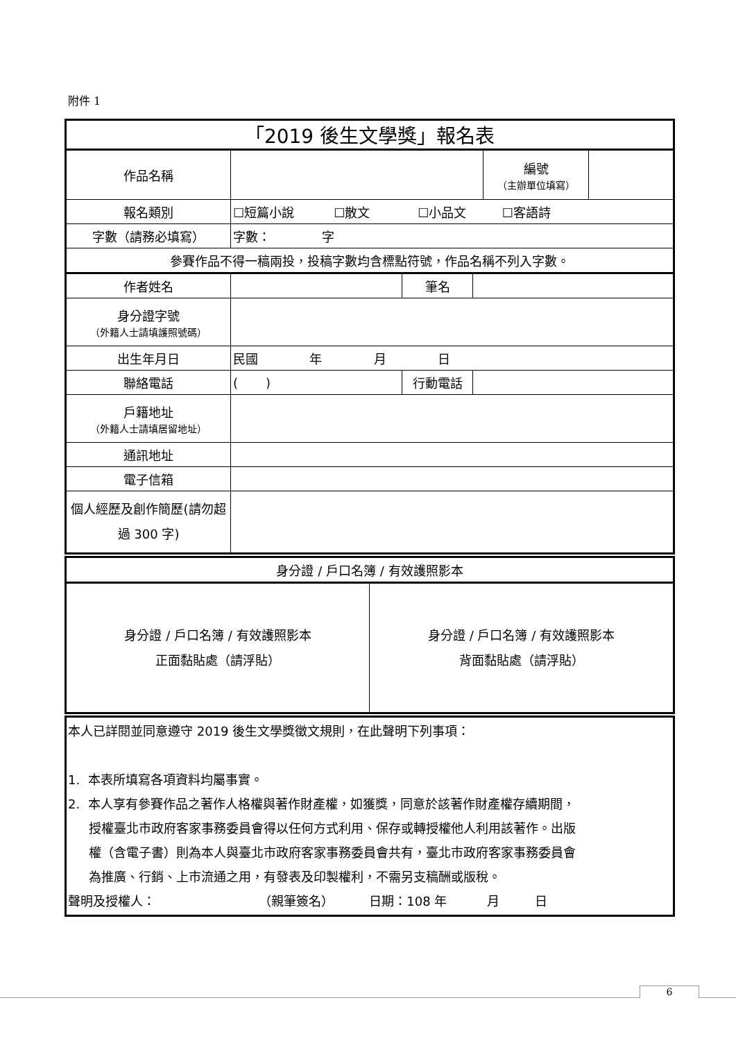附件 1
| 「2019 後生文學獎」報名表 | | | | | |
| 作品名稱 | | | | 編號 （主辦單位填寫） | |
| 報名類別 | ☐短篇小說 ☐散文 ☐小品文 ☐客語詩 | | | | |
| 字數（請務必填寫） | 字數： 字 | | | | |
| 參賽作品不得一稿兩投，投稿字數均含標點符號，作品名稱不列入字數。 | | | | | |
| 作者姓名 | | 筆名 | | | |
| 身分證字號 （外籍人士請填護照號碼） | | | | | |
| 出生年月日 | 民國 年 月 日 | | | | |
| 聯絡電話 | ( ) | 行動電話 | | | |
| 戶籍地址 （外籍人士請填居留地址） | | | | | |
| 通訊地址 | | | | | |
| 電子信箱 | | | | | |
| 個人經歷及創作簡歷(請勿超過 300 字) | | | | | |
| 身分證 / 戶口名簿 / 有效護照影本 | |
| 身分證 / 戶口名簿 / 有效護照影本 正面黏貼處（請浮貼） | 身分證 / 戶口名簿 / 有效護照影本 背面黏貼處（請浮貼） |
| 本人已詳閱並同意遵守 2019 後生文學獎徵文規則，在此聲明下列事項： 1. 本表所填寫各項資料均屬事實。 2. 本人享有參賽作品之著作人格權與著作財產權，如獲獎，同意於該著作財產權存續期間， 授權臺北市政府客家事務委員會得以任何方式利用、保存或轉授權他人利用該著作。出版 權（含電子書）則為本人與臺北市政府客家事務委員會共有，臺北市政府客家事務委員會 為推廣、行銷、上市流通之用，有發表及印製權利，不需另支稿酬或版稅。 聲明及授權人： （親筆簽名） 日期：108 年 月 日 |
6